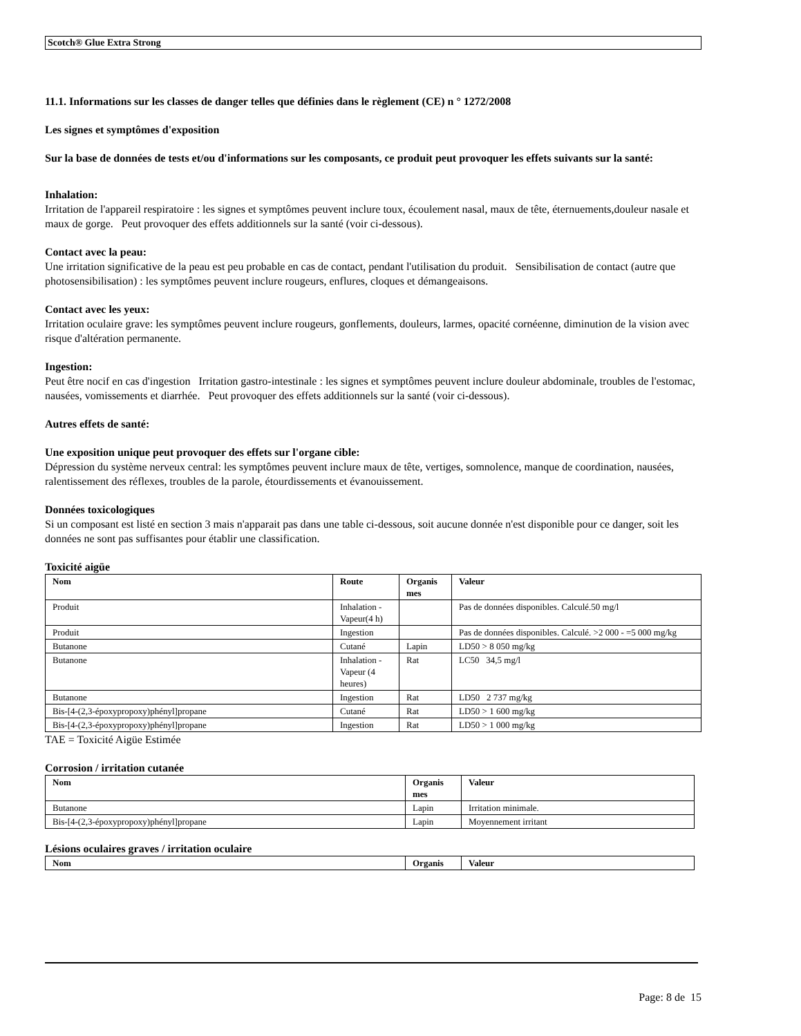Scotch® Glue Extra Strong
11.1. Informations sur les classes de danger telles que définies dans le règlement (CE) n ° 1272/2008
Les signes et symptômes d'exposition
Sur la base de données de tests et/ou d'informations sur les composants, ce produit peut provoquer les effets suivants sur la santé:
Inhalation:
Irritation de l'appareil respiratoire : les signes et symptômes peuvent inclure toux, écoulement nasal, maux de tête, éternuements,douleur nasale et maux de gorge. Peut provoquer des effets additionnels sur la santé (voir ci-dessous).
Contact avec la peau:
Une irritation significative de la peau est peu probable en cas de contact, pendant l'utilisation du produit. Sensibilisation de contact (autre que photosensibilisation) : les symptômes peuvent inclure rougeurs, enflures, cloques et démangeaisons.
Contact avec les yeux:
Irritation oculaire grave: les symptômes peuvent inclure rougeurs, gonflements, douleurs, larmes, opacité cornéenne, diminution de la vision avec risque d'altération permanente.
Ingestion:
Peut être nocif en cas d'ingestion Irritation gastro-intestinale : les signes et symptômes peuvent inclure douleur abdominale, troubles de l'estomac, nausées, vomissements et diarrhée. Peut provoquer des effets additionnels sur la santé (voir ci-dessous).
Autres effets de santé:
Une exposition unique peut provoquer des effets sur l'organe cible:
Dépression du système nerveux central: les symptômes peuvent inclure maux de tête, vertiges, somnolence, manque de coordination, nausées, ralentissement des réflexes, troubles de la parole, étourdissements et évanouissement.
Données toxicologiques
Si un composant est listé en section 3 mais n'apparait pas dans une table ci-dessous, soit aucune donnée n'est disponible pour ce danger, soit les données ne sont pas suffisantes pour établir une classification.
Toxicité aigüe
| Nom | Route | Organis mes | Valeur |
| --- | --- | --- | --- |
| Produit | Inhalation - Vapeur(4 h) | | Pas de données disponibles. Calculé.50 mg/l |
| Produit | Ingestion | | Pas de données disponibles. Calculé. >2 000 - =5 000 mg/kg |
| Butanone | Cutané | Lapin | LD50 > 8 050 mg/kg |
| Butanone | Inhalation - Vapeur (4 heures) | Rat | LC50 34,5 mg/l |
| Butanone | Ingestion | Rat | LD50 2 737 mg/kg |
| Bis-[4-(2,3-époxypropoxy)phényl]propane | Cutané | Rat | LD50 > 1 600 mg/kg |
| Bis-[4-(2,3-époxypropoxy)phényl]propane | Ingestion | Rat | LD50 > 1 000 mg/kg |
TAE = Toxicité Aigüe Estimée
Corrosion / irritation cutanée
| Nom | Organis mes | Valeur |
| --- | --- | --- |
| Butanone | Lapin | Irritation minimale. |
| Bis-[4-(2,3-époxypropoxy)phényl]propane | Lapin | Moyennement irritant |
Lésions oculaires graves / irritation oculaire
| Nom | Organis | Valeur |
| --- | --- | --- |
Page: 8 de 15